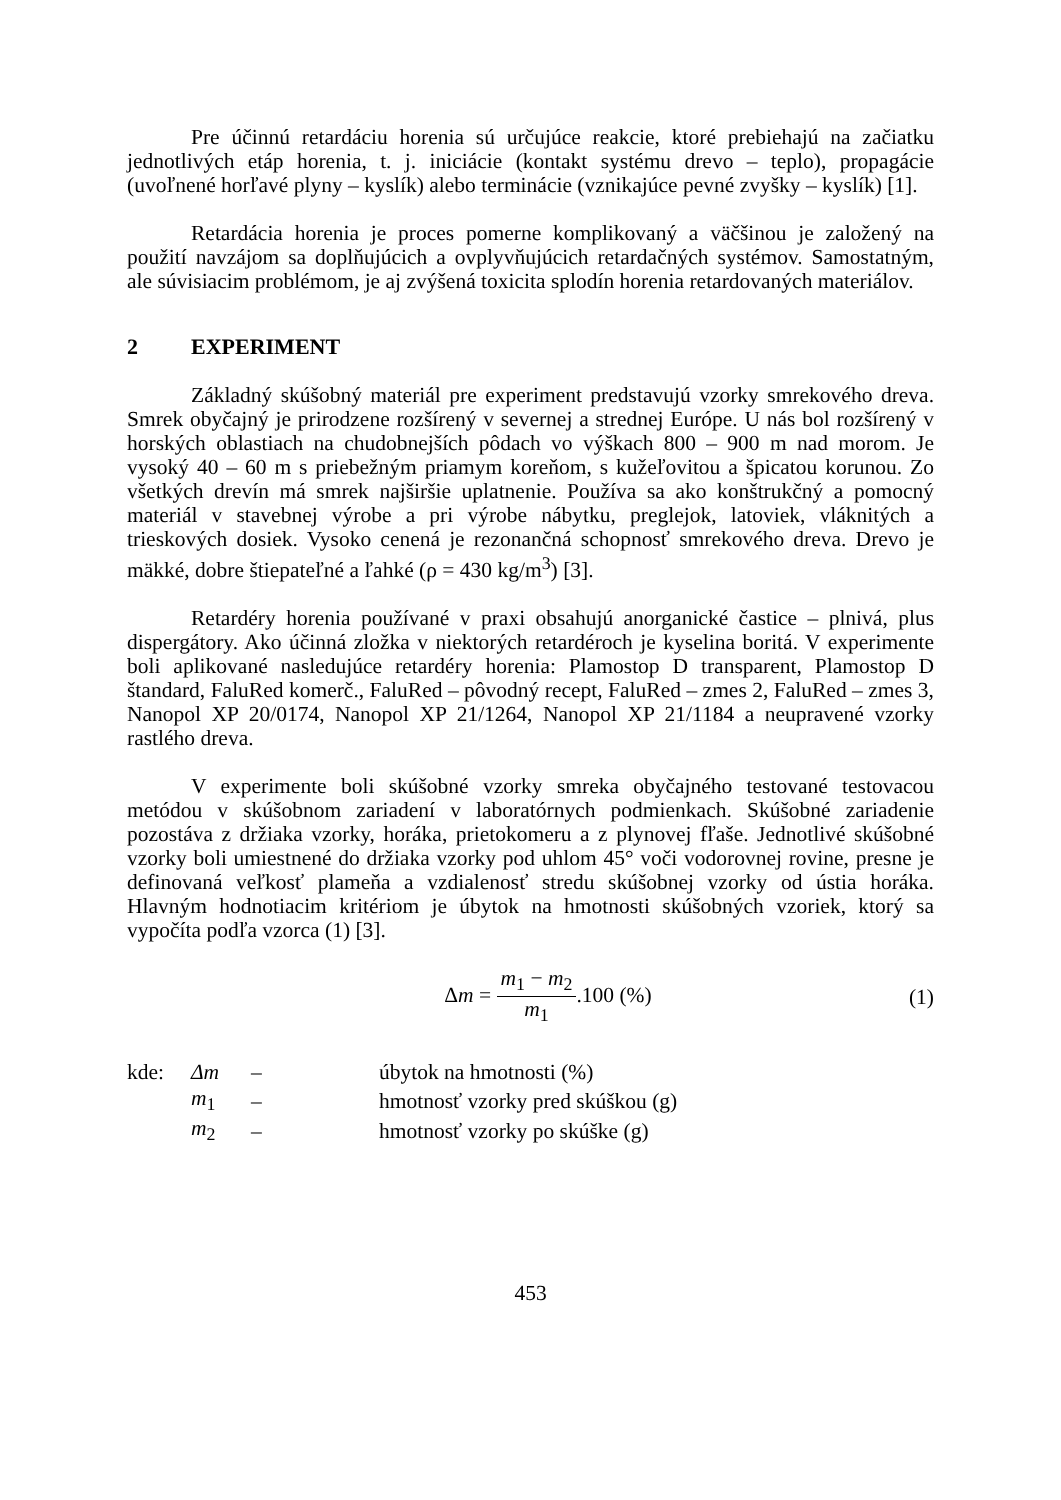Pre účinnú retardáciu horenia sú určujúce reakcie, ktoré prebiehajú na začiatku jednotlivých etáp horenia, t. j. iniciácie (kontakt systému drevo – teplo), propagácie (uvoľnené horľavé plyny – kyslík) alebo terminácie (vznikajúce pevné zvyšky – kyslík) [1].
Retardácia horenia je proces pomerne komplikovaný a väčšinou je založený na použití navzájom sa doplňujúcich a ovplyvňujúcich retardačných systémov. Samostatným, ale súvisiacim problémom, je aj zvýšená toxicita splodín horenia retardovaných materiálov.
2 EXPERIMENT
Základný skúšobný materiál pre experiment predstavujú vzorky smrekového dreva. Smrek obyčajný je prirodzene rozšírený v severnej a strednej Európe. U nás bol rozšírený v horských oblastiach na chudobnejších pôdach vo výškach 800 – 900 m nad morom. Je vysoký 40 – 60 m s priebežným priamym koreňom, s kužeľovitou a špicatou korunou. Zo všetkých drevín má smrek najširšie uplatnenie. Používa sa ako konštrukčný a pomocný materiál v stavebnej výrobe a pri výrobe nábytku, preglejok, latoviek, vláknitých a trieskových dosiek. Vysoko cenená je rezonančná schopnosť smrekového dreva. Drevo je mäkké, dobre štiepateľné a ľahké (ρ = 430 kg/m<sup>3</sup>) [3].
Retardéry horenia používané v praxi obsahujú anorganické častice – plnivá, plus dispergátory. Ako účinná zložka v niektorých retardéroch je kyselina boritá. V experimente boli aplikované nasledujúce retardéry horenia: Plamostop D transparent, Plamostop D štandard, FaluRed komerč., FaluRed – pôvodný recept, FaluRed – zmes 2, FaluRed – zmes 3, Nanopol XP 20/0174, Nanopol XP 21/1264, Nanopol XP 21/1184 a neupravené vzorky rastlého dreva.
V experimente boli skúšobné vzorky smreka obyčajného testované testovacou metódou v skúšobnom zariadení v laboratórnych podmienkach. Skúšobné zariadenie pozostáva z držiaka vzorky, horáka, prietokomeru a z plynovej fľaše. Jednotlivé skúšobné vzorky boli umiestnené do držiaka vzorky pod uhlom 45° voči vodorovnej rovine, presne je definovaná veľkosť plameňa a vzdialenosť stredu skúšobnej vzorky od ústia horáka. Hlavným hodnotiacim kritériom je úbytok na hmotnosti skúšobných vzoriek, ktorý sa vypočíta podľa vzorca (1) [3].
Δm = m<sub>1</sub> − m<sub>2</sub> m<sub>1</sub>.100 (%) (1)
| kde: | Δm | – | úbytok na hmotnosti (%) |
| | m<sub>1</sub> | – | hmotnosť vzorky pred skúškou (g) |
| | m<sub>2</sub> | – | hmotnosť vzorky po skúške (g) |
453